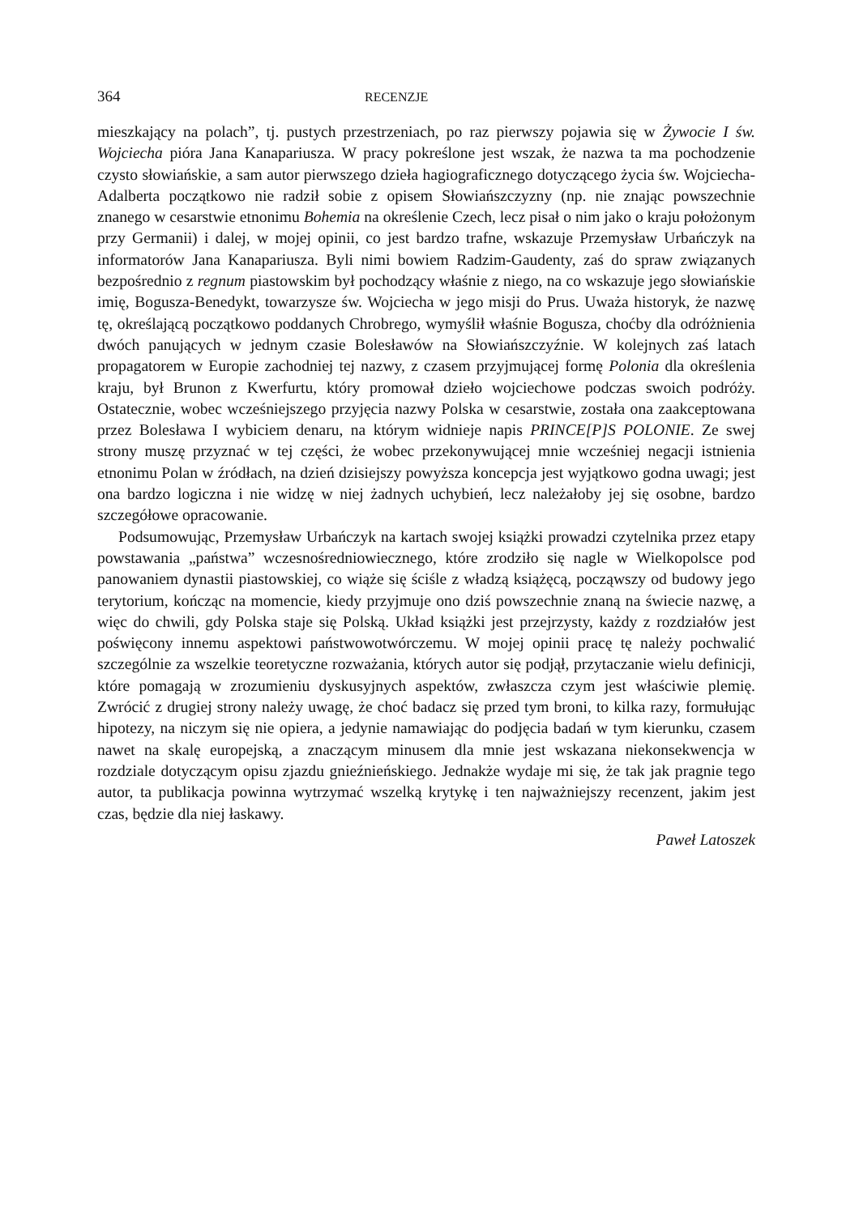364 RECENZJE
mieszkający na polach”, tj. pustych przestrzeniach, po raz pierwszy pojawia się w Żywocie I św. Wojciecha pióra Jana Kanapariusza. W pracy pokreślone jest wszak, że nazwa ta ma pochodzenie czysto słowiańskie, a sam autor pierwszego dzieła hagiograficznego dotyczącego życia św. Wojciecha-Adalberta początkowo nie radził sobie z opisem Słowiańszczyzny (np. nie znając powszechnie znanego w cesarstwie etnonimu Bohemia na określenie Czech, lecz pisał o nim jako o kraju położonym przy Germanii) i dalej, w mojej opinii, co jest bardzo trafne, wskazuje Przemysław Urbańczyk na informatorów Jana Kanapariusza. Byli nimi bowiem Radzim-Gaudenty, zaś do spraw związanych bezpośrednio z regnum piastowskim był pochodzący właśnie z niego, na co wskazuje jego słowiańskie imię, Bogusza-Benedykt, towarzysze św. Wojciecha w jego misji do Prus. Uważa historyk, że nazwę tę, określającą początkowo poddanych Chrobrego, wymyślił właśnie Bogusza, choćby dla odróżnienia dwóch panujących w jednym czasie Bolesławów na Słowiańszczyźnie. W kolejnych zaś latach propagatorem w Europie zachodniej tej nazwy, z czasem przyjmującej formę Polonia dla określenia kraju, był Brunon z Kwerfurtu, który promował dzieło wojciechowe podczas swoich podróży. Ostatecznie, wobec wcześniejszego przyjęcia nazwy Polska w cesarstwie, została ona zaakceptowana przez Bolesława I wybiciem denaru, na którym widnieje napis PRINCE[P]S POLONIE. Ze swej strony muszę przyznać w tej części, że wobec przekonywującej mnie wcześniej negacji istnienia etnonimu Polan w źródłach, na dzień dzisiejszy powyższa koncepcja jest wyjątkowo godna uwagi; jest ona bardzo logiczna i nie widzę w niej żadnych uchybień, lecz należałoby jej się osobne, bardzo szczegółowe opracowanie.
Podsumowując, Przemysław Urbańczyk na kartach swojej książki prowadzi czytelnika przez etapy powstawania „państwa” wczesnośredniowiecznego, które zrodziło się nagle w Wielkopolsce pod panowaniem dynastii piastowskiej, co wiąże się ściśle z władzą książęcą, począwszy od budowy jego terytorium, kończąc na momencie, kiedy przyjmuje ono dziś powszechnie znaną na świecie nazwę, a więc do chwili, gdy Polska staje się Polską. Układ książki jest przejrzysty, każdy z rozdziałów jest poświęcony innemu aspektowi państwowotwórczemu. W mojej opinii pracę tę należy pochwalić szczególnie za wszelkie teoretyczne rozważania, których autor się podjął, przytaczanie wielu definicji, które pomagają w zrozumieniu dyskusyjnych aspektów, zwłaszcza czym jest właściwie plemię. Zwrócić z drugiej strony należy uwagę, że choć badacz się przed tym broni, to kilka razy, formułując hipotezy, na niczym się nie opiera, a jedynie namawiając do podjęcia badań w tym kierunku, czasem nawet na skalę europejską, a znaczącym minusem dla mnie jest wskazana niekonsekwencja w rozdziale dotyczącym opisu zjazdu gnieźnieńskiego. Jednakże wydaje mi się, że tak jak pragnie tego autor, ta publikacja powinna wytrzymać wszelką krytykę i ten najważniejszy recenzent, jakim jest czas, będzie dla niej łaskawy.
Paweł Latoszek